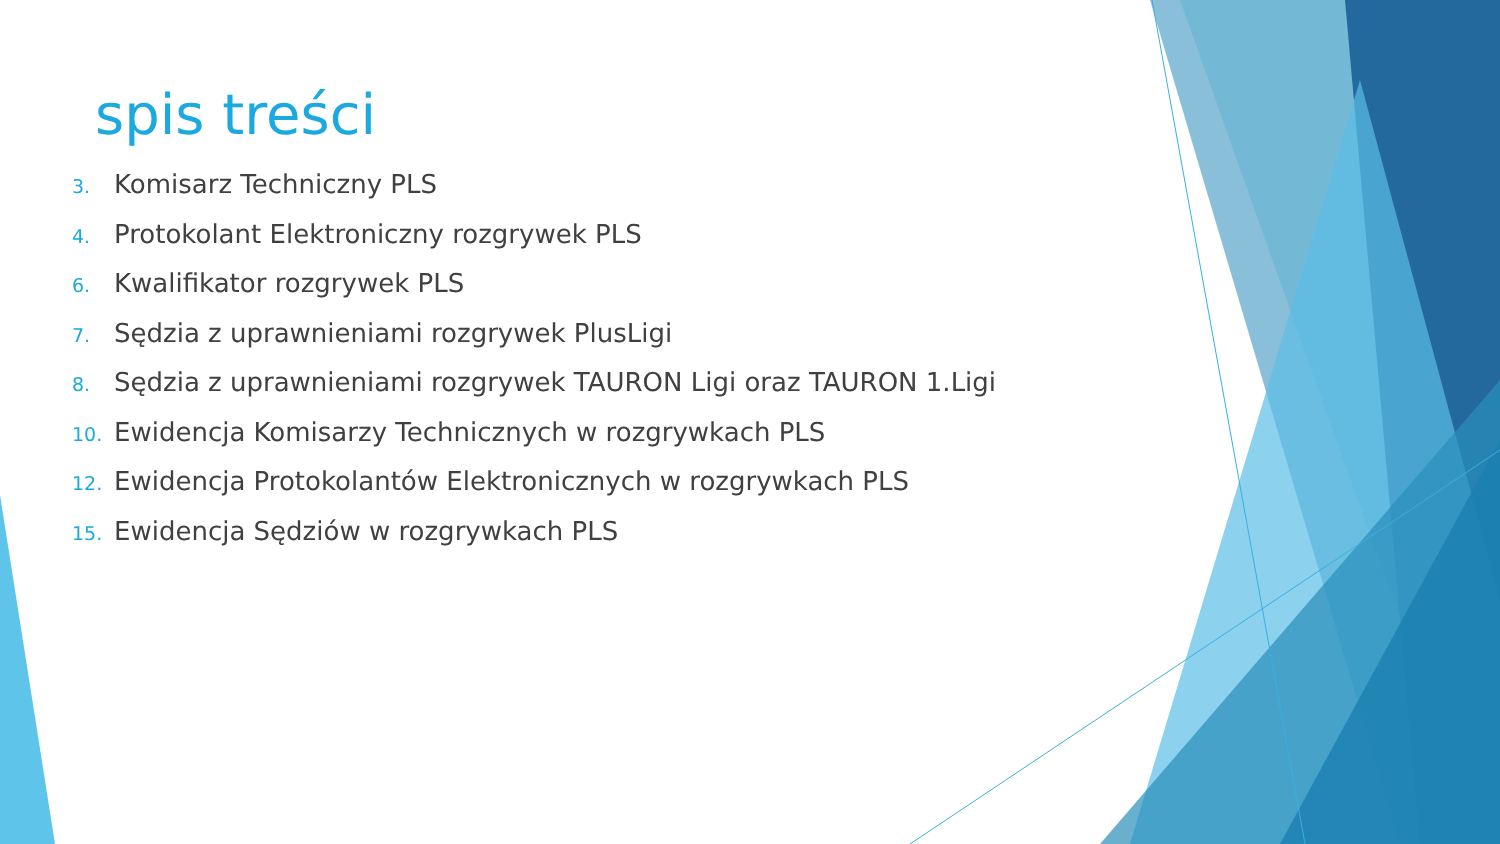spis treści
3. Komisarz Techniczny PLS
4. Protokolant Elektroniczny rozgrywek PLS
6. Kwalifikator rozgrywek PLS
7. Sędzia z uprawnieniami rozgrywek PlusLigi
8. Sędzia z uprawnieniami rozgrywek TAURON Ligi oraz TAURON 1.Ligi
10. Ewidencja Komisarzy Technicznych w rozgrywkach PLS
12. Ewidencja Protokolantów Elektronicznych w rozgrywkach PLS
15. Ewidencja Sędziów w rozgrywkach PLS